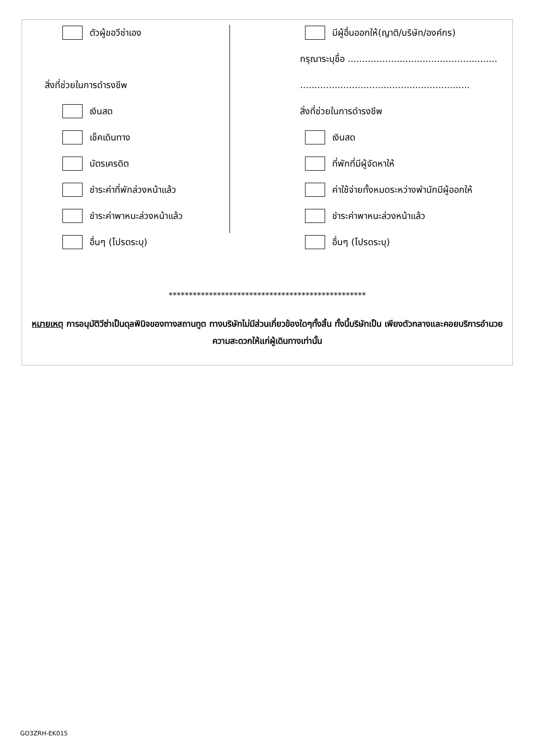ตัวผู้ขอวีซ่าเอง
สิ่งที่ช่วยในการดำรงชีพ
เงินสด
เช็คเดินทาง
บัตรเครดิต
ชำระค่าที่พักล่วงหน้าแล้ว
ชำระค่าพาหนะล่วงหน้าแล้ว
อื่นๆ (โปรดระบุ)
มีผู้อื่นออกให้(ญาติ/บริษัท/องค์กร)
กรุณาระบุชื่อ ....................................................
...........................................................
สิ่งที่ช่วยในการดำรงชีพ
เงินสด
ที่พักที่มีผู้จัดหาให้
ค่าใช้จ่ายทั้งหมดระหว่างพำนักมีผู้ออกให้
ชำระค่าพาหนะล่วงหน้าแล้ว
อื่นๆ (โปรดระบุ)
*************************************************
หมายเหตุ การอนุมัติวีซ่าเป็นดุลพินิจของทางสถานทูต ทางบริษัทไม่มีส่วนเกี่ยวข้องใดๆทั้งสิ้น ทั้งนี้บริษัทเป็น เพียงตัวกลางและคอยบริการอำนวยความสะดวกให้แก่ผู้เดินทางเท่านั้น
GO3ZRH-EK015